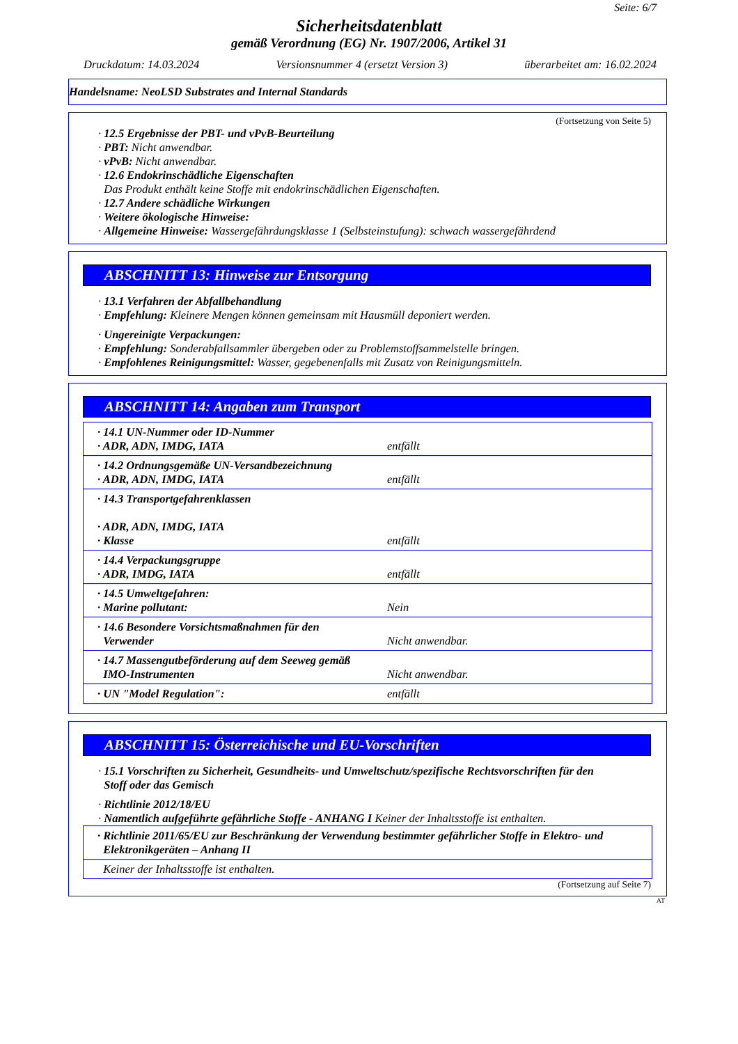Seite: 6/7
Sicherheitsdatenblatt
gemäß Verordnung (EG) Nr. 1907/2006, Artikel 31
Druckdatum: 14.03.2024 Versionsnummer 4 (ersetzt Version 3) überarbeitet am: 16.02.2024
Handelsname: NeoLSD Substrates and Internal Standards
(Fortsetzung von Seite 5)
· 12.5 Ergebnisse der PBT- und vPvB-Beurteilung
· PBT: Nicht anwendbar.
· vPvB: Nicht anwendbar.
· 12.6 Endokrinschädliche Eigenschaften
Das Produkt enthält keine Stoffe mit endokrinschädlichen Eigenschaften.
· 12.7 Andere schädliche Wirkungen
· Weitere ökologische Hinweise:
· Allgemeine Hinweise: Wassergefährdungsklasse 1 (Selbsteinstufung): schwach wassergefährdend
ABSCHNITT 13: Hinweise zur Entsorgung
· 13.1 Verfahren der Abfallbehandlung
· Empfehlung: Kleinere Mengen können gemeinsam mit Hausmüll deponiert werden.
· Ungereinigte Verpackungen:
· Empfehlung: Sonderabfallsammler übergeben oder zu Problemstoffsammelstelle bringen.
· Empfohlenes Reinigungsmittel: Wasser, gegebenenfalls mit Zusatz von Reinigungsmitteln.
ABSCHNITT 14: Angaben zum Transport
| · 14.1 UN-Nummer oder ID-Nummer · ADR, ADN, IMDG, IATA | entfällt |
| · 14.2 Ordnungsgemäße UN-Versandbezeichnung · ADR, ADN, IMDG, IATA | entfällt |
| · 14.3 Transportgefahrenklassen · ADR, ADN, IMDG, IATA · Klasse | entfällt |
| · 14.4 Verpackungsgruppe · ADR, IMDG, IATA | entfällt |
| · 14.5 Umweltgefahren: · Marine pollutant: | Nein |
| · 14.6 Besondere Vorsichtsmaßnahmen für den Verwender | Nicht anwendbar. |
| · 14.7 Massengutbeförderung auf dem Seeweg gemäß IMO-Instrumenten | Nicht anwendbar. |
| · UN "Model Regulation": | entfällt |
ABSCHNITT 15: Österreichische und EU-Vorschriften
· 15.1 Vorschriften zu Sicherheit, Gesundheits- und Umweltschutz/spezifische Rechtsvorschriften für den
Stoff oder das Gemisch
· Richtlinie 2012/18/EU
· Namentlich aufgeführte gefährliche Stoffe - ANHANG I Keiner der Inhaltsstoffe ist enthalten.
| · Richtlinie 2011/65/EU zur Beschränkung der Verwendung bestimmter gefährlicher Stoffe in Elektro- und Elektronikgeräten – Anhang II |
| Keiner der Inhaltsstoffe ist enthalten. |
(Fortsetzung auf Seite 7)
AT